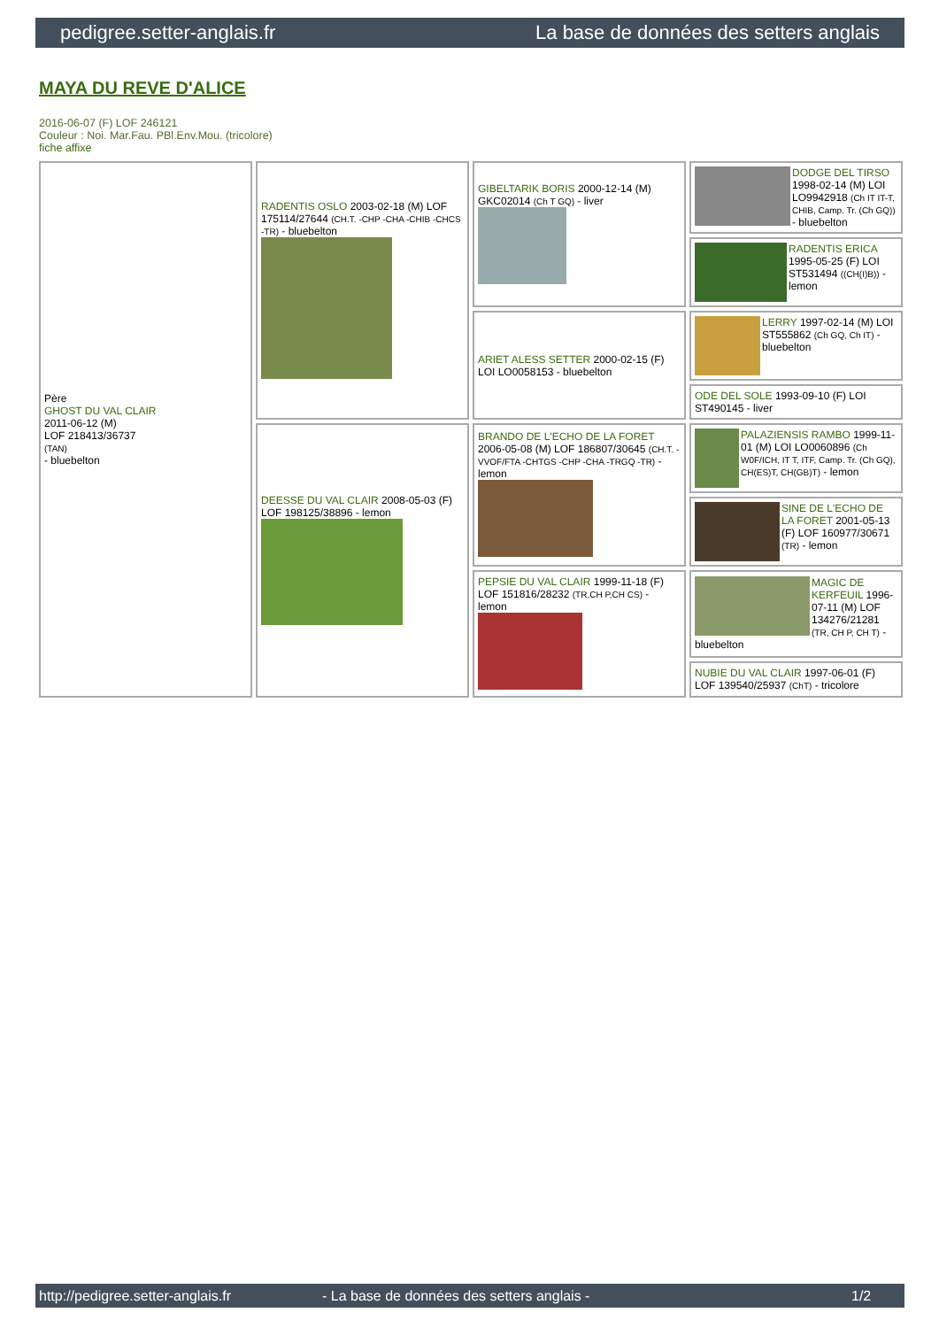pedigree.setter-anglais.fr La base de données des setters anglais
MAYA DU REVE D'ALICE
2016-06-07 (F) LOF 246121
Couleur : Noi. Mar.Fau. PBl.Env.Mou. (tricolore)
fiche affixe
| Père GHOST DU VAL CLAIR 2011-06-12 (M) LOF 218413/36737 (TAN) - bluebelton | RADENTIS OSLO 2003-02-18 (M) LOF 175114/27644 (CH.T. -CHP -CHA -CHIB -CHCS -TR) - bluebelton | GIBELTARIK BORIS 2000-12-14 (M) GKC02014 (Ch T GQ) - liver | DODGE DEL TIRSO 1998-02-14 (M) LOI LO9942918 (Ch IT IT-T, CHIB, Camp. Tr. (Ch GQ)) - bluebelton |
| | | | RADENTIS ERICA 1995-05-25 (F) LOI ST531494 ((CH(I)B)) - lemon |
| | | ARIET ALESS SETTER 2000-02-15 (F) LOI LO0058153 - bluebelton | LERRY 1997-02-14 (M) LOI ST555862 (Ch GQ, Ch IT) - bluebelton |
| | | | ODE DEL SOLE 1993-09-10 (F) LOI ST490145 - liver |
| | DEESSE DU VAL CLAIR 2008-05-03 (F) LOF 198125/38896 - lemon | BRANDO DE L'ECHO DE LA FORET 2006-05-08 (M) LOF 186807/30645 (CH.T. -VVOF/FTA -CHTGS -CHP -CHA -TRGQ -TR) - lemon | PALAZIENSIS RAMBO 1999-11-01 (M) LOI LO0060896 (Ch W0F/ICH, IT T, ITF, Camp. Tr. (Ch GQ), CH(ES)T, CH(GB)T) - lemon |
| | | | SINE DE L'ECHO DE LA FORET 2001-05-13 (F) LOF 160977/30671 (TR) - lemon |
| | | PEPSIE DU VAL CLAIR 1999-11-18 (F) LOF 151816/28232 (TR,CH P,CH CS) - lemon | MAGIC DE KERFEUIL 1996-07-11 (M) LOF 134276/21281 (TR, CH P, CH T) - bluebelton |
| | | | NUBIE DU VAL CLAIR 1997-06-01 (F) LOF 139540/25937 (ChT) - tricolore |
http://pedigree.setter-anglais.fr - La base de données des setters anglais - 1/2